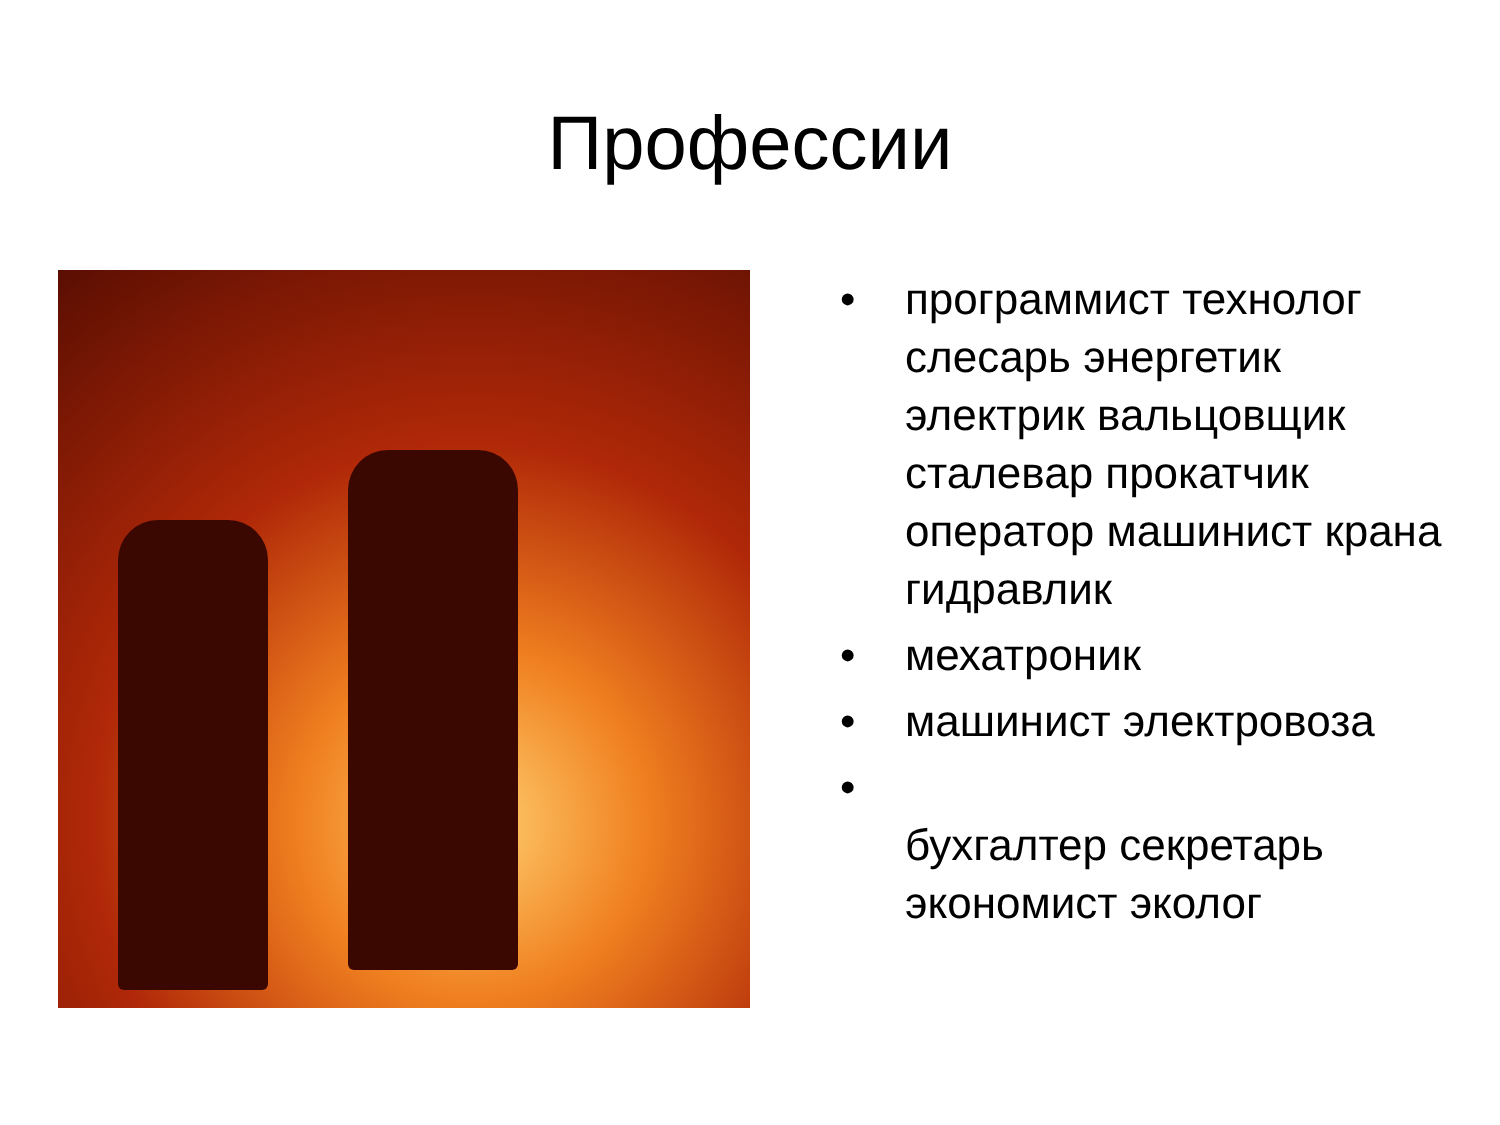Профессии
• программист технолог слесарь энергетик электрик вальцовщик сталевар прокатчик оператор машинист крана гидравлик
• мехатроник
• машинист электровоза
•
бухгалтер секретарь экономист эколог